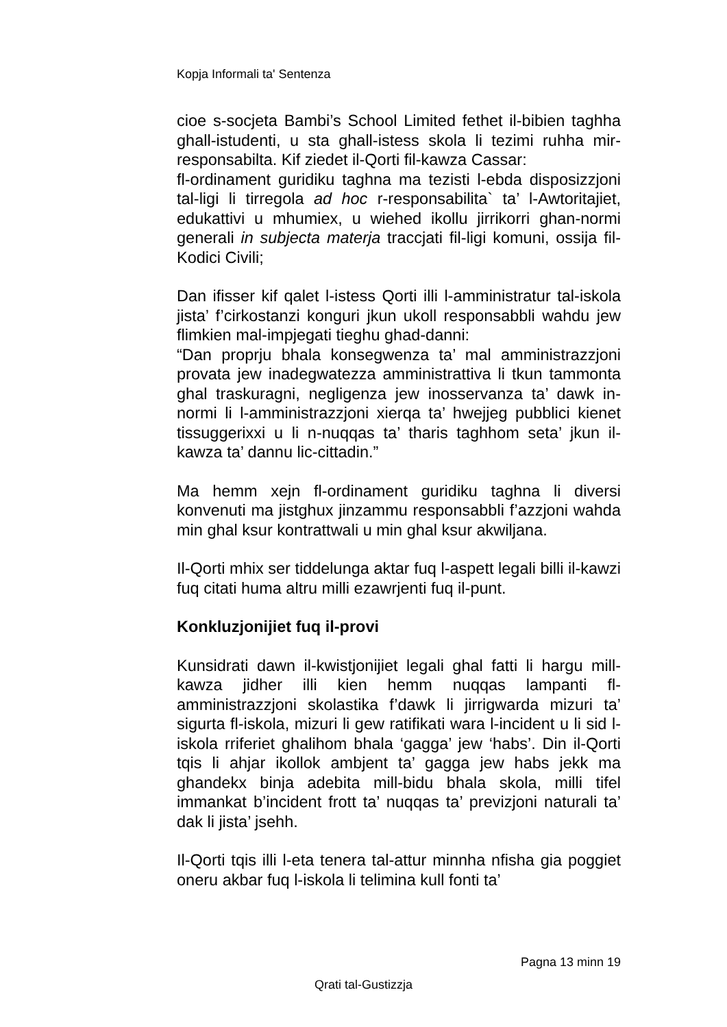Kopja Informali ta' Sentenza
cioe s-socjeta Bambi’s School Limited fethet il-bibien taghha ghall-istudenti, u sta ghall-istess skola li tezimi ruhha mir-responsabilta. Kif ziedet il-Qorti fil-kawza Cassar:
fl-ordinament guridiku taghna ma tezisti l-ebda disposizzjoni tal-ligi li tirregola ad hoc r-responsabilita` ta’ l-Awtoritajiet, edukattivi u mhumiex, u wiehed ikollu jirrikorri ghan-normi generali in subjecta materja traccjati fil-ligi komuni, ossija fil-Kodici Civili;
Dan ifisser kif qalet l-istess Qorti illi l-amministratur tal-iskola jista’ f’cirkostanzi konguri jkun ukoll responsabbli wahdu jew flimkien mal-impjegati tieghu ghad-danni:
“Dan proprju bhala konsegwenza ta’ mal amministrazzjoni provata jew inadegwatezza amministrattiva li tkun tammonta ghal traskuragni, negligenza jew inosservanza ta’ dawk in-normi li l-amministrazzjoni xierqa ta’ hwejjeg pubblici kienet tissuggerixxi u li n-nuqqas ta’ tharis taghhom seta’ jkun il-kawza ta’ dannu lic-cittadin.”
Ma hemm xejn fl-ordinament guridiku taghna li diversi konvenuti ma jistghux jinzammu responsabbli f’azzjoni wahda min ghal ksur kontrattwali u min ghal ksur akwiljana.
Il-Qorti mhix ser tiddelunga aktar fuq l-aspett legali billi il-kawzi fuq citati huma altru milli ezawrjenti fuq il-punt.
Konkluzjonijiet fuq il-provi
Kunsidrati dawn il-kwistjonijiet legali ghal fatti li hargu mill-kawza jidher illi kien hemm nuqqas lampanti fl-amministrazzjoni skolastika f’dawk li jirrigwarda mizuri ta’ sigurta fl-iskola, mizuri li gew ratifikati wara l-incident u li sid l-iskola rriferiet ghalihom bhala ‘gagga’ jew ‘habs’. Din il-Qorti tqis li ahjar ikollok ambjent ta’ gagga jew habs jekk ma ghandekx binja adebita mill-bidu bhala skola, milli tifel immankat b’incident frott ta’ nuqqas ta’ previzjoni naturali ta’ dak li jista’ jsehh.
Il-Qorti tqis illi l-eta tenera tal-attur minnha nfisha gia poggiet oneru akbar fuq l-iskola li telimina kull fonti ta’
Pagna 13 minn 19
Qrati tal-Gustizzja